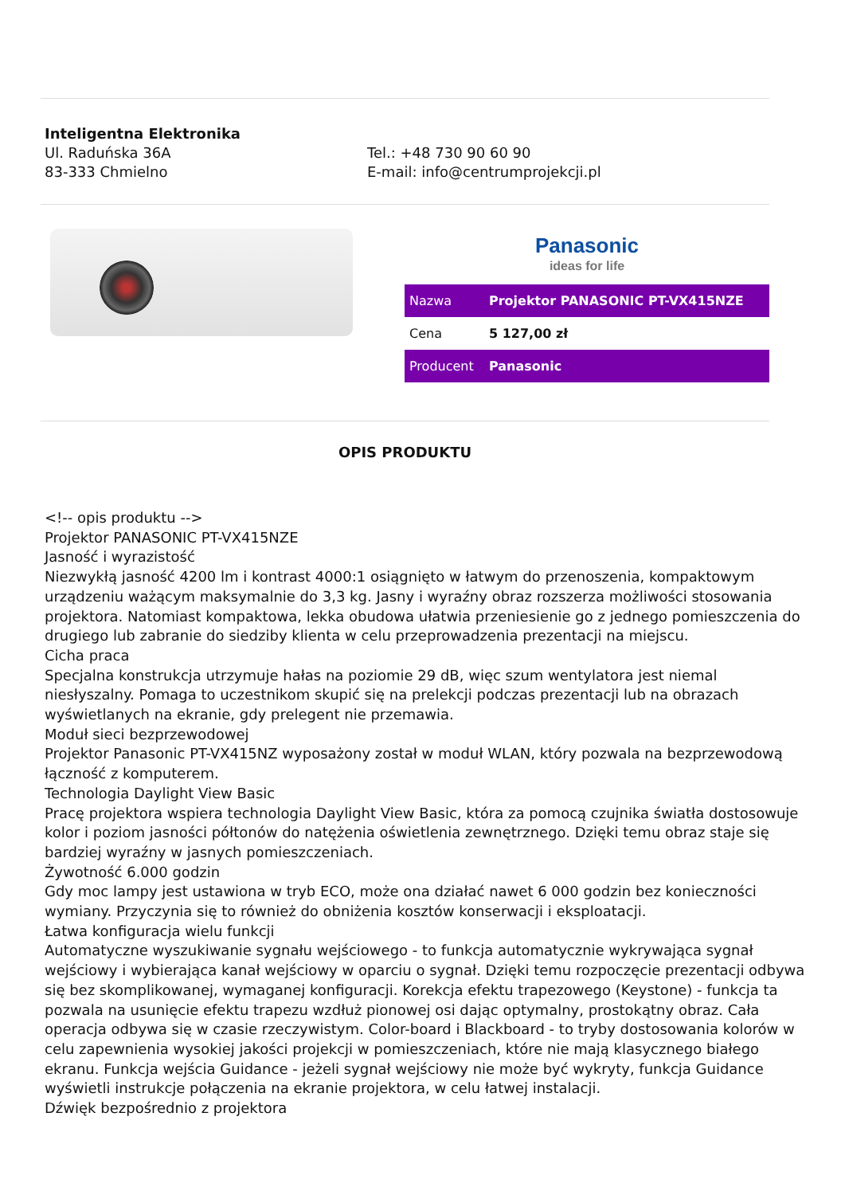Inteligentna Elektronika
Ul. Raduńska 36A
83-333 Chmielno
Tel.: +48 730 90 60 90
E-mail: info@centrumprojekcji.pl
Panasonic
ideas for life
| Nazwa | Projektor PANASONIC PT-VX415NZE |
| Cena | 5 127,00 zł |
| Producent | Panasonic |
OPIS PRODUKTU
<!-- opis produktu -->
Projektor PANASONIC PT-VX415NZE
Jasność i wyrazistość
Niezwykłą jasność 4200 lm i kontrast 4000:1 osiągnięto w łatwym do przenoszenia, kompaktowym urządzeniu ważącym maksymalnie do 3,3 kg. Jasny i wyraźny obraz rozszerza możliwości stosowania projektora. Natomiast kompaktowa, lekka obudowa ułatwia przeniesienie go z jednego pomieszczenia do drugiego lub zabranie do siedziby klienta w celu przeprowadzenia prezentacji na miejscu.
Cicha praca
Specjalna konstrukcja utrzymuje hałas na poziomie 29 dB, więc szum wentylatora jest niemal niesłyszalny. Pomaga to uczestnikom skupić się na prelekcji podczas prezentacji lub na obrazach wyświetlanych na ekranie, gdy prelegent nie przemawia.
Moduł sieci bezprzewodowej
Projektor Panasonic PT-VX415NZ wyposażony został w moduł WLAN, który pozwala na bezprzewodową łączność z komputerem.
Technologia Daylight View Basic
Pracę projektora wspiera technologia Daylight View Basic, która za pomocą czujnika światła dostosowuje kolor i poziom jasności półtonów do natężenia oświetlenia zewnętrznego. Dzięki temu obraz staje się bardziej wyraźny w jasnych pomieszczeniach.
Żywotność 6.000 godzin
Gdy moc lampy jest ustawiona w tryb ECO, może ona działać nawet 6 000 godzin bez konieczności wymiany. Przyczynia się to również do obniżenia kosztów konserwacji i eksploatacji.
Łatwa konfiguracja wielu funkcji
Automatyczne wyszukiwanie sygnału wejściowego - to funkcja automatycznie wykrywająca sygnał wejściowy i wybierająca kanał wejściowy w oparciu o sygnał. Dzięki temu rozpoczęcie prezentacji odbywa się bez skomplikowanej, wymaganej konfiguracji. Korekcja efektu trapezowego (Keystone) - funkcja ta pozwala na usunięcie efektu trapezu wzdłuż pionowej osi dając optymalny, prostokątny obraz. Cała operacja odbywa się w czasie rzeczywistym. Color-board i Blackboard - to tryby dostosowania kolorów w celu zapewnienia wysokiej jakości projekcji w pomieszczeniach, które nie mają klasycznego białego ekranu. Funkcja wejścia Guidance - jeżeli sygnał wejściowy nie może być wykryty, funkcja Guidance wyświetli instrukcje połączenia na ekranie projektora, w celu łatwej instalacji.
Dźwięk bezpośrednio z projektora